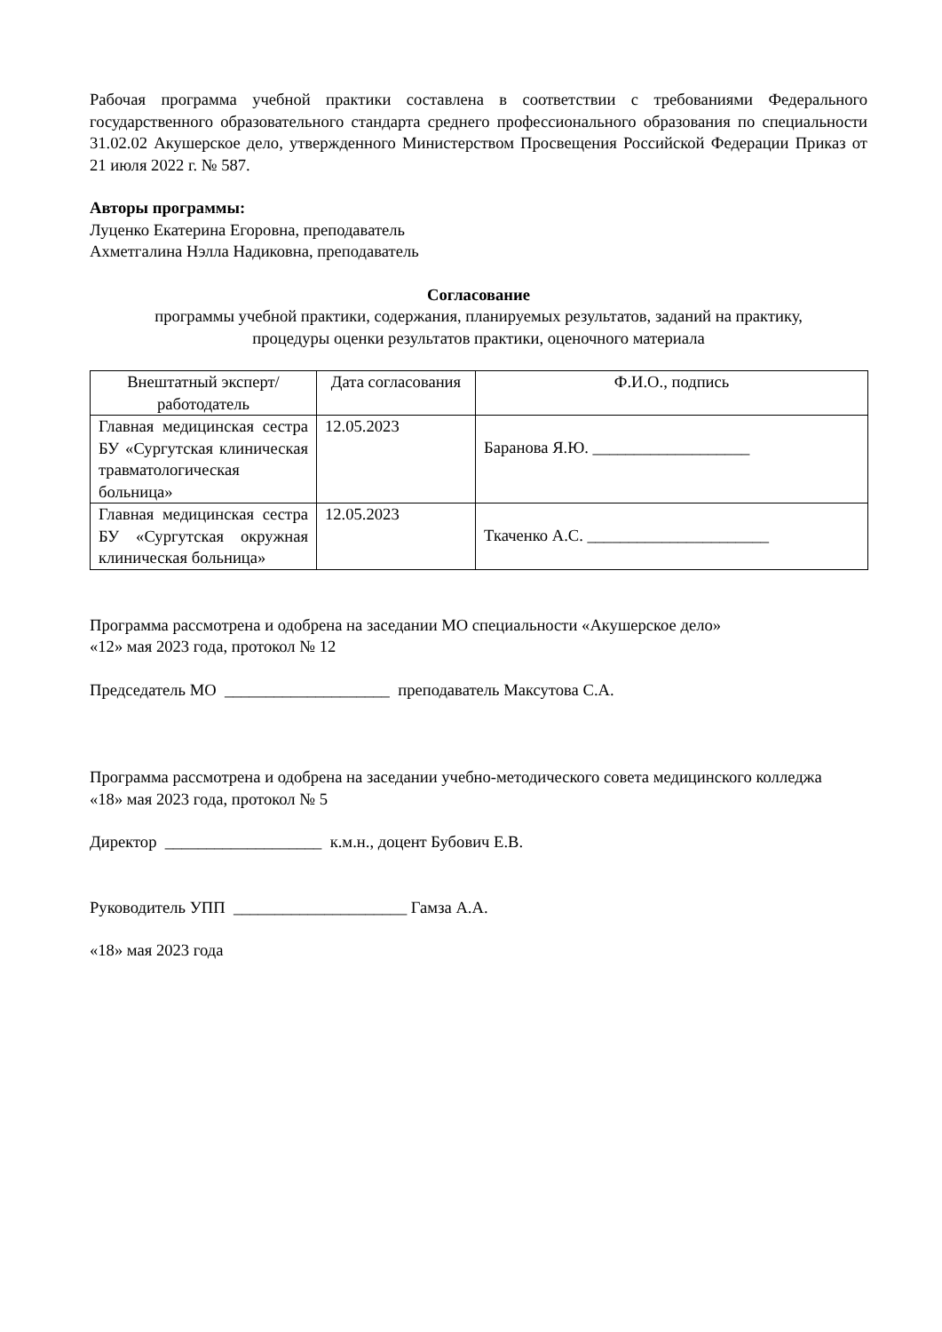Рабочая программа учебной практики составлена в соответствии с требованиями Федерального государственного образовательного стандарта среднего профессионального образования по специальности 31.02.02 Акушерское дело, утвержденного Министерством Просвещения Российской Федерации Приказ от 21 июля 2022 г. № 587.
Авторы программы:
Луценко Екатерина Егоровна, преподаватель
Ахметгалина Нэлла Надиковна, преподаватель
Согласование
программы учебной практики, содержания, планируемых результатов, заданий на практику,
процедуры оценки результатов практики, оценочного материала
| Внештатный эксперт/ работодатель | Дата согласования | Ф.И.О., подпись |
| --- | --- | --- |
| Главная медицинская сестра БУ «Сургутская клиническая травматологическая больница» | 12.05.2023 | Баранова Я.Ю. ___________________ |
| Главная медицинская сестра БУ «Сургутская окружная клиническая больница» | 12.05.2023 | Ткаченко А.С. ______________________ |
Программа рассмотрена и одобрена на заседании МО специальности «Акушерское дело»
«12» мая 2023 года, протокол № 12
Председатель МО ____________________ преподаватель Максутова С.А.
Программа рассмотрена и одобрена на заседании учебно-методического совета медицинского колледжа
«18» мая 2023 года, протокол № 5
Директор ___________________ к.м.н., доцент Бубович Е.В.
Руководитель УПП _____________________ Гамза А.А.
«18» мая 2023 года